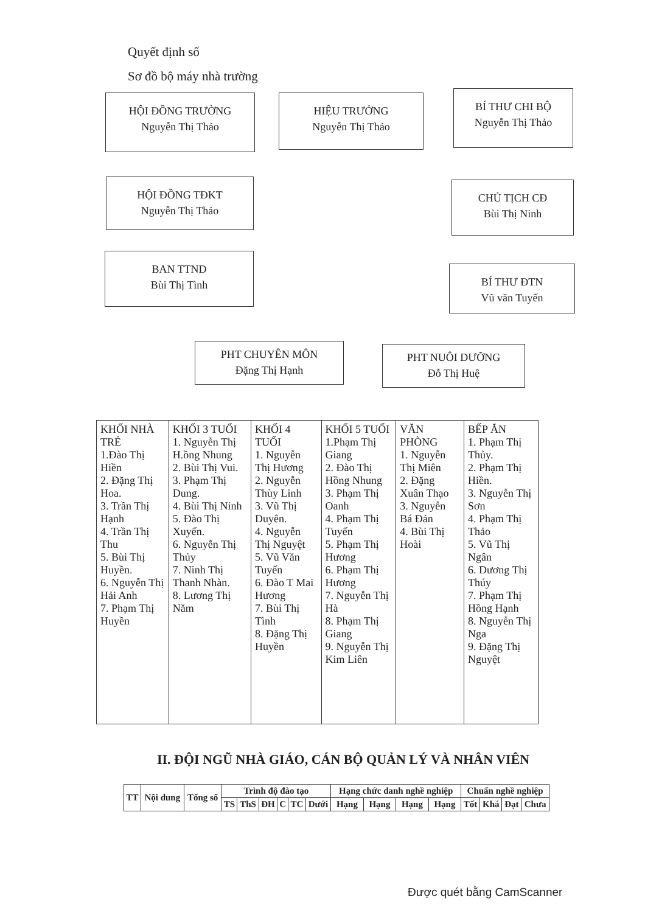Quyết định số
Sơ đồ bộ máy nhà trường
HỘI ĐỒNG TRƯỜNG
Nguyễn Thị Thảo
HIỆU TRƯỞNG
Nguyễn Thị Thảo
BÍ THƯ CHI BỘ
Nguyễn Thị Thảo
HỘI ĐỒNG TĐKT
Nguyễn Thị Thảo
CHỦ TỊCH CĐ
Bùi Thị Ninh
BAN TTND
Bùi Thị Tình
BÍ THƯ ĐTN
Vũ văn Tuyến
PHT CHUYÊN MÔN
Đặng Thị Hạnh
PHT NUÔI DƯỠNG
Đỗ Thị Huệ
| KHỐI NHÀ TRẺ 1.Đào Thị Hiền 2. Đặng Thị Hoa. 3. Trần Thị Hạnh 4. Trần Thị Thu 5. Bùi Thị Huyền. 6. Nguyễn Thị Hải Anh 7. Phạm Thị Huyền | KHỐI 3 TUỔI 1. Nguyễn Thị H.ồng Nhung 2. Bùi Thị Vui. 3. Phạm Thị Dung. 4. Bùi Thị Ninh 5. Đào Thị Xuyến. 6. Nguyễn Thị Thủy 7. Ninh Thị Thanh Nhàn. 8. Lương Thị Năm | KHỐI 4 TUỔI 1. Nguyễn Thị Hương 2. Nguyễn Thùy Linh 3. Vũ Thị Duyên. 4. Nguyễn Thị Nguyệt 5. Vũ Văn Tuyến 6. Đào T Mai Hương 7. Bùi Thị Tình 8. Đặng Thị Huyền | KHỐI 5 TUỔI 1.Phạm Thị Giang 2. Đào Thị Hồng Nhung 3. Phạm Thị Oanh 4. Phạm Thị Tuyến 5. Phạm Thị Hương 6. Phạm Thị Hương 7. Nguyễn Thị Hà 8. Phạm Thị Giang 9. Nguyễn Thị Kim Liên | VĂN PHÒNG 1. Nguyễn Thị Miên 2. Đặng Xuân Thạo 3. Nguyễn Bá Đản 4. Bùi Thị Hoài | BẾP ĂN 1. Phạm Thị Thủy. 2. Phạm Thị Hiền. 3. Nguyễn Thị Sơn 4. Phạm Thị Thảo 5. Vũ Thị Ngân 6. Dương Thị Thúy 7. Phạm Thị Hồng Hạnh 8. Nguyễn Thị Nga 9. Đặng Thị Nguyệt |
II. ĐỘI NGŨ NHÀ GIÁO, CÁN BỘ QUẢN LÝ VÀ NHÂN VIÊN
| TT | Nội dung | Tổng số | Trình độ đào tạo | | | | | | Hạng chức danh nghề nghiệp | | | | Chuẩn nghề nghiệp | | | |
| --- | --- | --- | --- | --- | --- | --- | --- | --- | --- | --- | --- | --- | --- | --- | --- | --- |
| | | | TS | ThS | ĐH | C | TC | Dưới | Hạng | Hạng | Hạng | Hạng | Tốt | Khá | Đạt | Chưa |
Được quét bằng CamScanner